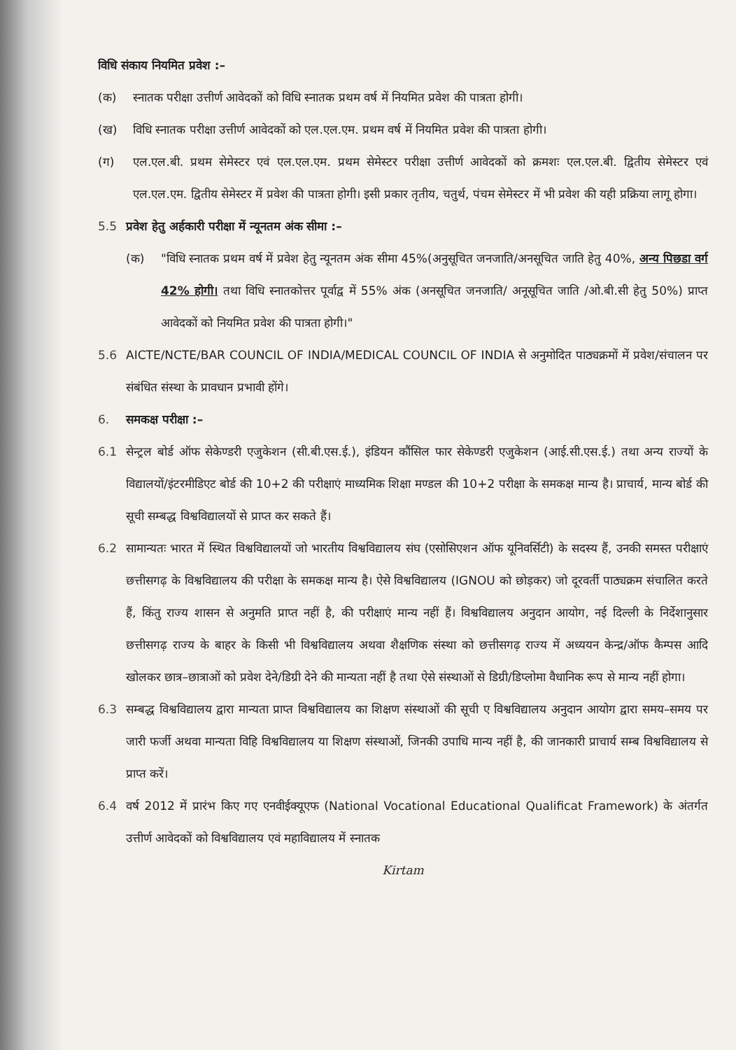विधि संकाय नियमित प्रवेश :–
(क) स्नातक परीक्षा उत्तीर्ण आवेदकों को विधि स्नातक प्रथम वर्ष में नियमित प्रवेश की पात्रता होगी।
(ख) विधि स्नातक परीक्षा उत्तीर्ण आवेदकों को एल.एल.एम. प्रथम वर्ष में नियमित प्रवेश की पात्रता होगी।
(ग) एल.एल.बी. प्रथम सेमेस्टर एवं एल.एल.एम. प्रथम सेमेस्टर परीक्षा उत्तीर्ण आवेदकों को क्रमशः एल.एल.बी. द्वितीय सेमेस्टर एवं एल.एल.एम. द्वितीय सेमेस्टर में प्रवेश की पात्रता होगी। इसी प्रकार तृतीय, चतुर्थ, पंचम सेमेस्टर में भी प्रवेश की यही प्रक्रिया लागू होगा।
5.5 प्रवेश हेतु अर्हकारी परीक्षा में न्यूनतम अंक सीमा :–
(क) "विधि स्नातक प्रथम वर्ष में प्रवेश हेतु न्यूनतम अंक सीमा 45%(अनुसूचित जनजाति/अनसूचित जाति हेतु 40%, अन्य पिछडा वर्ग 42% होगी। तथा विधि स्नातकोत्तर पूर्वाद्व में 55% अंक (अनसूचित जनजाति/ अनूसूचित जाति /ओ.बी.सी हेतु 50%) प्राप्त आवेदकों को नियमित प्रवेश की पात्रता होगी।"
5.6 AICTE/NCTE/BAR COUNCIL OF INDIA/MEDICAL COUNCIL OF INDIA से अनुमोदित पाठ्यक्रमों में प्रवेश/संचालन पर संबंधित संस्था के प्रावधान प्रभावी होंगे।
6. समकक्ष परीक्षा :–
6.1 सेन्ट्रल बोर्ड ऑफ सेकेण्डरी एजुकेशन (सी.बी.एस.ई.), इंडियन कौंसिल फार सेकेण्डरी एजुकेशन (आई.सी.एस.ई.) तथा अन्य राज्यों के विद्यालयों/इंटरमीडिएट बोर्ड की 10+2 की परीक्षाएं माध्यमिक शिक्षा मण्डल की 10+2 परीक्षा के समकक्ष मान्य है। प्राचार्य, मान्य बोर्ड की सूची सम्बद्ध विश्वविद्यालयों से प्राप्त कर सकते हैं।
6.2 सामान्यतः भारत में स्थित विश्वविद्यालयों जो भारतीय विश्वविद्यालय संघ (एसोसिएशन ऑफ यूनिवर्सिटी) के सदस्य हैं, उनकी समस्त परीक्षाएं छत्तीसगढ़ के विश्वविद्यालय की परीक्षा के समकक्ष मान्य है। ऐसे विश्वविद्यालय (IGNOU को छोड़कर) जो दूरवर्ती पाठ्यक्रम संचालित करते हैं, किंतु राज्य शासन से अनुमति प्राप्त नहीं है, की परीक्षाएं मान्य नहीं हैं। विश्वविद्यालय अनुदान आयोग, नई दिल्ली के निर्देशानुसार छत्तीसगढ़ राज्य के बाहर के किसी भी विश्वविद्यालय अथवा शैक्षणिक संस्था को छत्तीसगढ़ राज्य में अध्ययन केन्द्र/ऑफ कैम्पस आदि खोलकर छात्र–छात्राओं को प्रवेश देने/डिग्री देने की मान्यता नहीं है तथा ऐसे संस्थाओं से डिग्री/डिप्लोमा वैधानिक रूप से मान्य नहीं होगा।
6.3 सम्बद्ध विश्वविद्यालय द्वारा मान्यता प्राप्त विश्वविद्यालय का शिक्षण संस्थाओं की सूची ए विश्वविद्यालय अनुदान आयोग द्वारा समय–समय पर जारी फर्जी अथवा मान्यता विहि विश्वविद्यालय या शिक्षण संस्थाओं, जिनकी उपाधि मान्य नहीं है, की जानकारी प्राचार्य सम्ब विश्वविद्यालय से प्राप्त करें।
6.4 वर्ष 2012 में प्रारंभ किए गए एनवीईक्यूएफ (National Vocational Educational Qualificat Framework) के अंतर्गत उत्तीर्ण आवेदकों को विश्वविद्यालय एवं महाविद्यालय में स्नातक
Kirtam